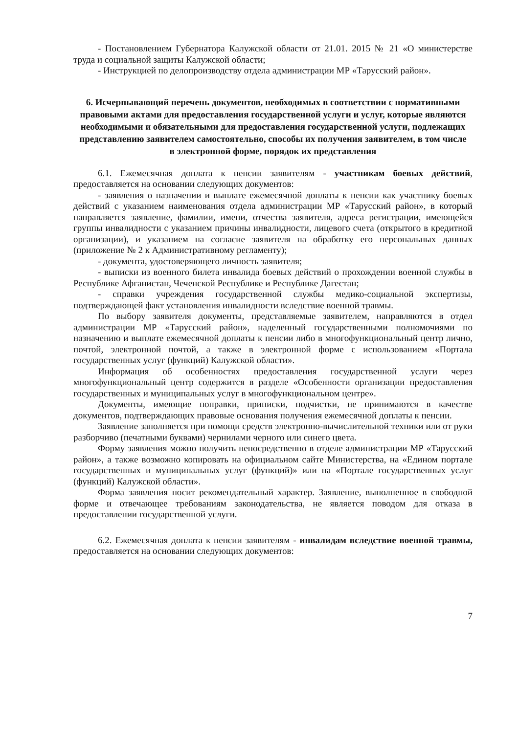- Постановлением Губернатора Калужской области от 21.01. 2015 № 21 «О министерстве труда и социальной защиты Калужской области;
- Инструкцией по делопроизводству отдела администрации МР «Тарусский район».
6. Исчерпывающий перечень документов, необходимых в соответствии с нормативными правовыми актами для предоставления государственной услуги и услуг, которые являются необходимыми и обязательными для предоставления государственной услуги, подлежащих представлению заявителем самостоятельно, способы их получения заявителем, в том числе в электронной форме, порядок их представления
6.1. Ежемесячная доплата к пенсии заявителям - участникам боевых действий, предоставляется на основании следующих документов:
- заявления о назначении и выплате ежемесячной доплаты к пенсии как участнику боевых действий с указанием наименования отдела администрации МР «Тарусский район», в который направляется заявление, фамилии, имени, отчества заявителя, адреса регистрации, имеющейся группы инвалидности с указанием причины инвалидности, лицевого счета (открытого в кредитной организации), и указанием на согласие заявителя на обработку его персональных данных (приложение № 2 к Административному регламенту);
- документа, удостоверяющего личность заявителя;
- выписки из военного билета инвалида боевых действий о прохождении военной службы в Республике Афганистан, Чеченской Республике и Республике Дагестан;
- справки учреждения государственной службы медико-социальной экспертизы, подтверждающей факт установления инвалидности вследствие военной травмы.
По выбору заявителя документы, представляемые заявителем, направляются в отдел администрации МР «Тарусский район», наделенный государственными полномочиями по назначению и выплате ежемесячной доплаты к пенсии либо в многофункциональный центр лично, почтой, электронной почтой, а также в электронной форме с использованием «Портала государственных услуг (функций) Калужской области».
Информация об особенностях предоставления государственной услуги через многофункциональный центр содержится в разделе «Особенности организации предоставления государственных и муниципальных услуг в многофункциональном центре».
Документы, имеющие поправки, приписки, подчистки, не принимаются в качестве документов, подтверждающих правовые основания получения ежемесячной доплаты к пенсии.
Заявление заполняется при помощи средств электронно-вычислительной техники или от руки разборчиво (печатными буквами) чернилами черного или синего цвета.
Форму заявления можно получить непосредственно в отделе администрации МР «Тарусский район», а также возможно копировать на официальном сайте Министерства, на «Едином портале государственных и муниципальных услуг (функций)» или на «Портале государственных услуг (функций) Калужской области».
Форма заявления носит рекомендательный характер. Заявление, выполненное в свободной форме и отвечающее требованиям законодательства, не является поводом для отказа в предоставлении государственной услуги.
6.2. Ежемесячная доплата к пенсии заявителям - инвалидам вследствие военной травмы, предоставляется на основании следующих документов:
7